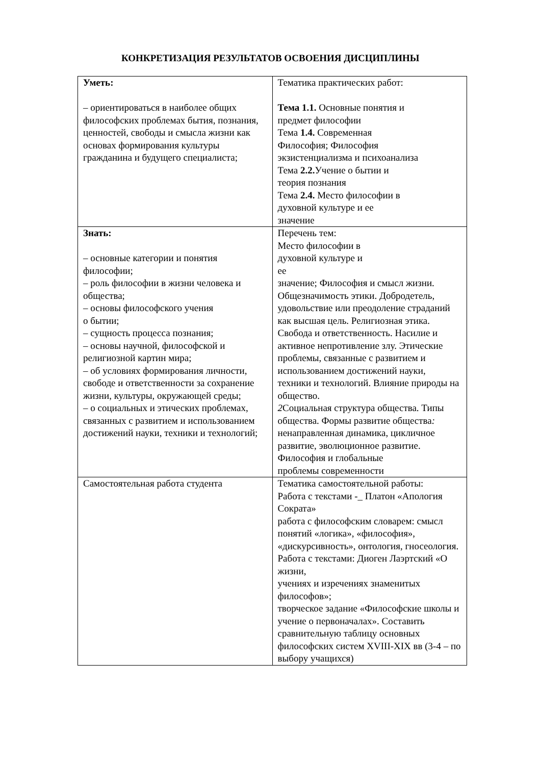КОНКРЕТИЗАЦИЯ РЕЗУЛЬТАТОВ ОСВОЕНИЯ ДИСЦИПЛИНЫ
| Уметь: – ориентироваться в наиболее общих философских проблемах бытия, познания, ценностей, свободы и смысла жизни как основах формирования культуры гражданина и будущего специалиста; | Тематика практических работ: Тема 1.1. Основные понятия и предмет философии Тема 1.4. Современная Философия; Философия экзистенциализма и психоанализа Тема 2.2. Учение о бытии и теория познания Тема 2.4. Место философии в духовной культуре и ее значение |
| Знать: – основные категории и понятия философии; – роль философии в жизни человека и общества; – основы философского учения о бытии; – сущность процесса познания; – основы научной, философской и религиозной картин мира; – об условиях формирования личности, свободе и ответственности за сохранение жизни, культуры, окружающей среды; – о социальных и этических проблемах, связанных с развитием и использованием достижений науки, техники и технологий; | Перечень тем: Место философии в духовной культуре и ее значение; Философия и смысл жизни. Общезначимость этики. Добродетель, удовольствие или преодоление страданий как высшая цель. Религиозная этика. Свобода и ответственность. Насилие и активное непротивление злу. Этические проблемы, связанные с развитием и использованием достижений науки, техники и технологий. Влияние природы на общество. 2 Социальная структура общества. Типы общества. Формы развитие общества : ненаправленная динамика, цикличное развитие, эволюционное развитие. Философия и глобальные проблемы современности |
| Самостоятельная работа студента | Тематика самостоятельной работы: Работа с текстами -_ Платон «Апология Сократа» работа с философским словарем: смысл понятий «логика», «философия», «дискурсивность», онтология, гносеология. Работа с текстами: Диоген Лаэртский «О жизни, учениях и изречениях знаменитых философов»; творческое задание «Философские школы и учение о первоначалах». Составить сравнительную таблицу основных философских систем XVIII-XIX вв (3-4 – по выбору учащихся) |